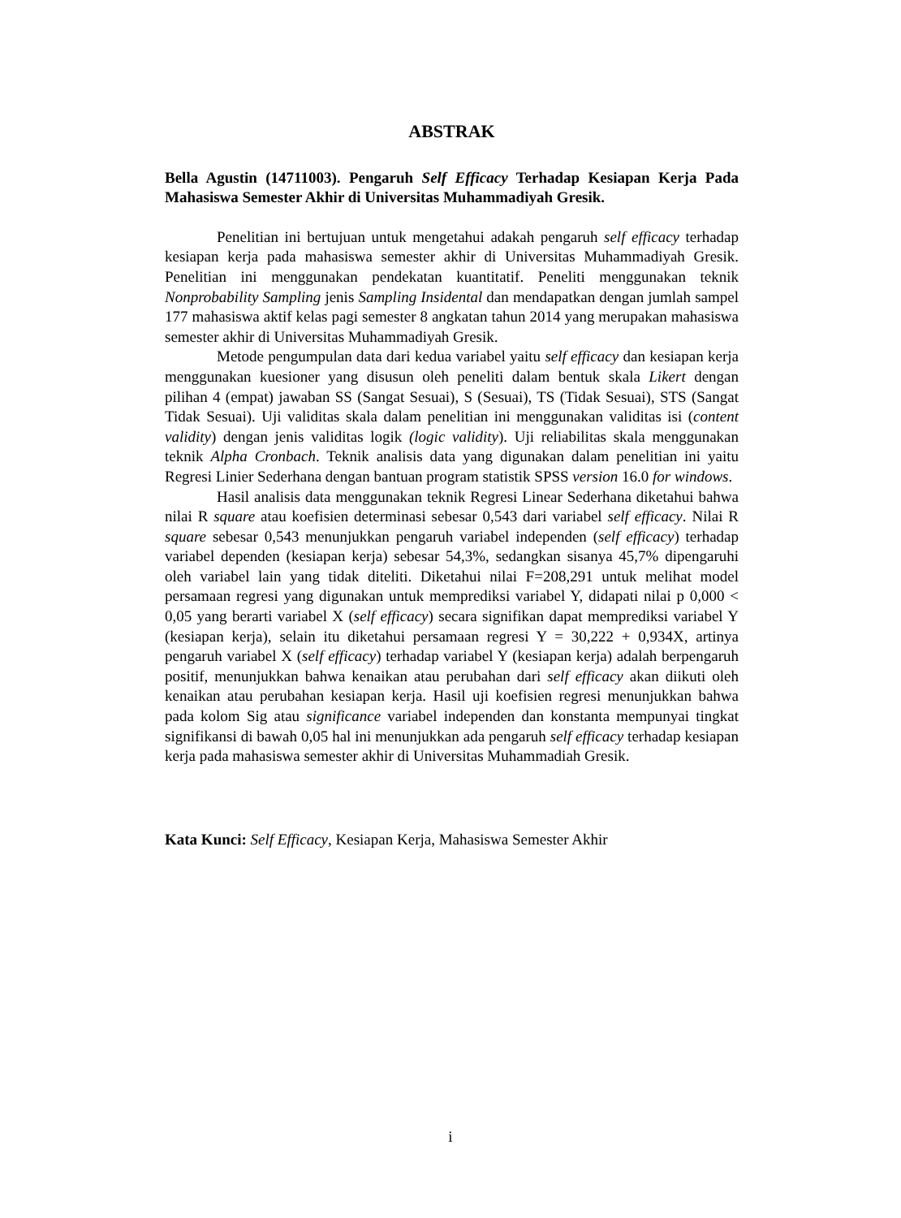ABSTRAK
Bella Agustin (14711003). Pengaruh Self Efficacy Terhadap Kesiapan Kerja Pada Mahasiswa Semester Akhir di Universitas Muhammadiyah Gresik.
Penelitian ini bertujuan untuk mengetahui adakah pengaruh self efficacy terhadap kesiapan kerja pada mahasiswa semester akhir di Universitas Muhammadiyah Gresik. Penelitian ini menggunakan pendekatan kuantitatif. Peneliti menggunakan teknik Nonprobability Sampling jenis Sampling Insidental dan mendapatkan dengan jumlah sampel 177 mahasiswa aktif kelas pagi semester 8 angkatan tahun 2014 yang merupakan mahasiswa semester akhir di Universitas Muhammadiyah Gresik.
Metode pengumpulan data dari kedua variabel yaitu self efficacy dan kesiapan kerja menggunakan kuesioner yang disusun oleh peneliti dalam bentuk skala Likert dengan pilihan 4 (empat) jawaban SS (Sangat Sesuai), S (Sesuai), TS (Tidak Sesuai), STS (Sangat Tidak Sesuai). Uji validitas skala dalam penelitian ini menggunakan validitas isi (content validity) dengan jenis validitas logik (logic validity). Uji reliabilitas skala menggunakan teknik Alpha Cronbach. Teknik analisis data yang digunakan dalam penelitian ini yaitu Regresi Linier Sederhana dengan bantuan program statistik SPSS version 16.0 for windows.
Hasil analisis data menggunakan teknik Regresi Linear Sederhana diketahui bahwa nilai R square atau koefisien determinasi sebesar 0,543 dari variabel self efficacy. Nilai R square sebesar 0,543 menunjukkan pengaruh variabel independen (self efficacy) terhadap variabel dependen (kesiapan kerja) sebesar 54,3%, sedangkan sisanya 45,7% dipengaruhi oleh variabel lain yang tidak diteliti. Diketahui nilai F=208,291 untuk melihat model persamaan regresi yang digunakan untuk memprediksi variabel Y, didapati nilai p 0,000 < 0,05 yang berarti variabel X (self efficacy) secara signifikan dapat memprediksi variabel Y (kesiapan kerja), selain itu diketahui persamaan regresi Y = 30,222 + 0,934X, artinya pengaruh variabel X (self efficacy) terhadap variabel Y (kesiapan kerja) adalah berpengaruh positif, menunjukkan bahwa kenaikan atau perubahan dari self efficacy akan diikuti oleh kenaikan atau perubahan kesiapan kerja. Hasil uji koefisien regresi menunjukkan bahwa pada kolom Sig atau significance variabel independen dan konstanta mempunyai tingkat signifikansi di bawah 0,05 hal ini menunjukkan ada pengaruh self efficacy terhadap kesiapan kerja pada mahasiswa semester akhir di Universitas Muhammadiah Gresik.
Kata Kunci: Self Efficacy, Kesiapan Kerja, Mahasiswa Semester Akhir
i